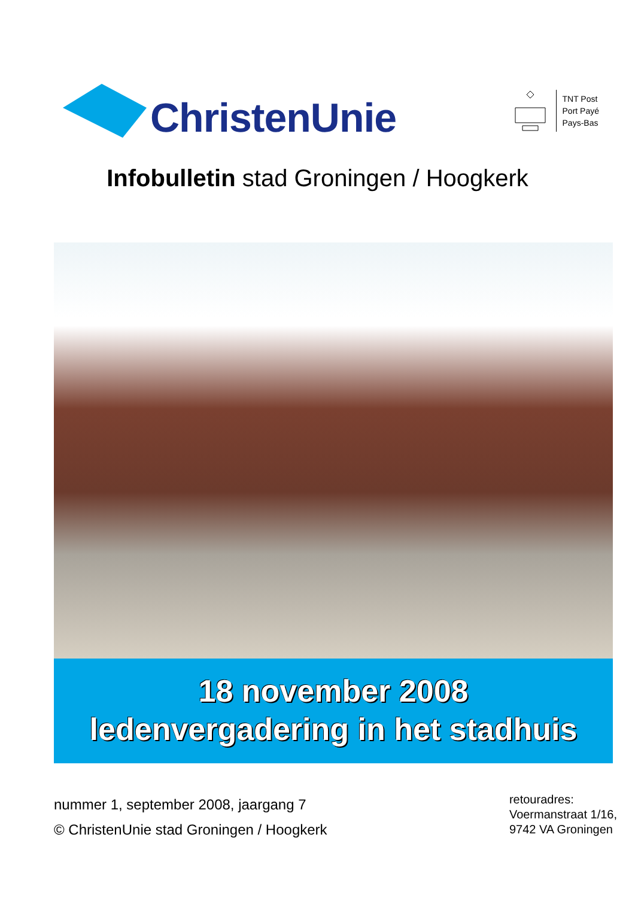ChristenUnie
TNT Post
Port Payé
Pays-Bas
Infobulletin stad Groningen / Hoogkerk
18 november 2008
ledenvergadering in het stadhuis
nummer 1, september 2008, jaargang 7
© ChristenUnie stad Groningen / Hoogkerk
retouradres:
Voermanstraat 1/16,
9742 VA Groningen